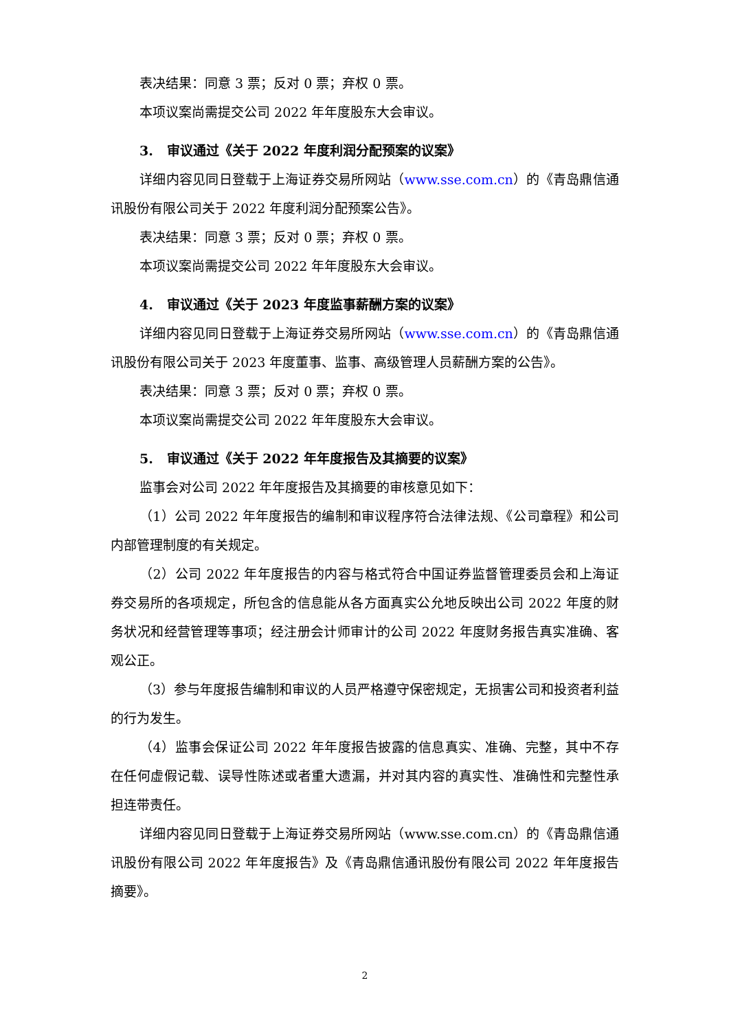表决结果：同意 3 票；反对 0 票；弃权 0 票。
本项议案尚需提交公司 2022 年年度股东大会审议。
3. 审议通过《关于 2022 年度利润分配预案的议案》
详细内容见同日登载于上海证券交易所网站（www.sse.com.cn）的《青岛鼎信通讯股份有限公司关于 2022 年度利润分配预案公告》。
表决结果：同意 3 票；反对 0 票；弃权 0 票。
本项议案尚需提交公司 2022 年年度股东大会审议。
4. 审议通过《关于 2023 年度监事薪酬方案的议案》
详细内容见同日登载于上海证券交易所网站（www.sse.com.cn）的《青岛鼎信通讯股份有限公司关于 2023 年度董事、监事、高级管理人员薪酬方案的公告》。
表决结果：同意 3 票；反对 0 票；弃权 0 票。
本项议案尚需提交公司 2022 年年度股东大会审议。
5. 审议通过《关于 2022 年年度报告及其摘要的议案》
监事会对公司 2022 年年度报告及其摘要的审核意见如下：
（1）公司 2022 年年度报告的编制和审议程序符合法律法规、《公司章程》和公司内部管理制度的有关规定。
（2）公司 2022 年年度报告的内容与格式符合中国证券监督管理委员会和上海证券交易所的各项规定，所包含的信息能从各方面真实公允地反映出公司 2022 年度的财务状况和经营管理等事项；经注册会计师审计的公司 2022 年度财务报告真实准确、客观公正。
（3）参与年度报告编制和审议的人员严格遵守保密规定，无损害公司和投资者利益的行为发生。
（4）监事会保证公司 2022 年年度报告披露的信息真实、准确、完整，其中不存在任何虚假记载、误导性陈述或者重大遗漏，并对其内容的真实性、准确性和完整性承担连带责任。
详细内容见同日登载于上海证券交易所网站（www.sse.com.cn）的《青岛鼎信通讯股份有限公司 2022 年年度报告》及《青岛鼎信通讯股份有限公司 2022 年年度报告摘要》。
2